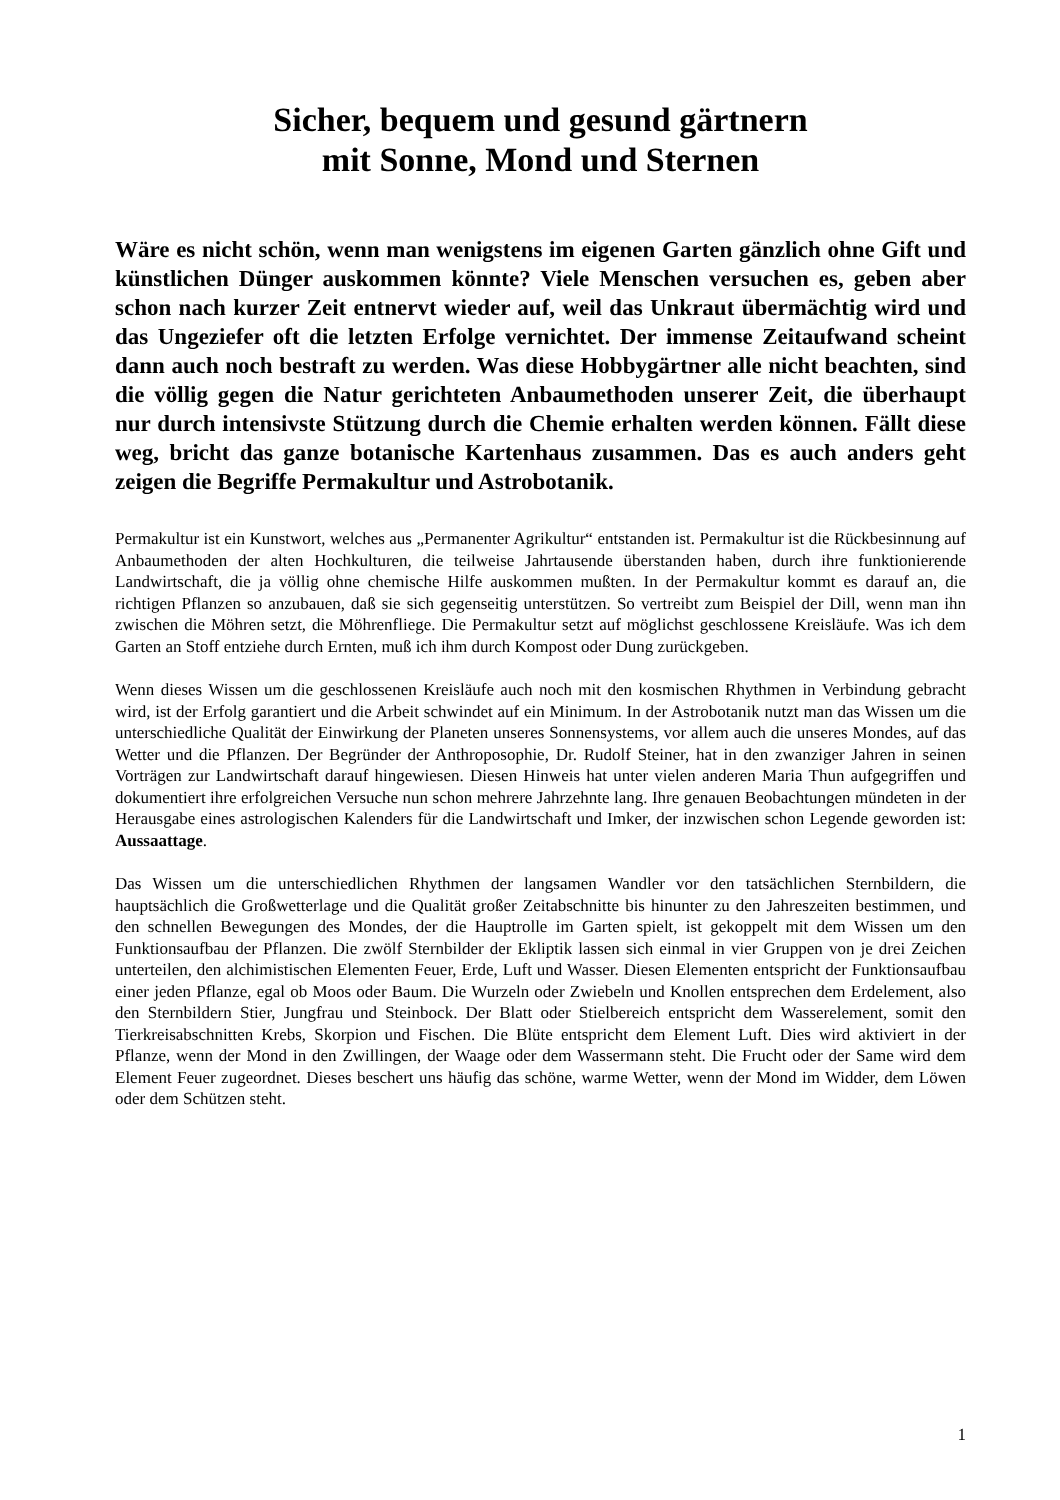Sicher, bequem und gesund gärtnern
mit Sonne, Mond und Sternen
Wäre es nicht schön, wenn man wenigstens im eigenen Garten gänzlich ohne Gift und künstlichen Dünger auskommen könnte? Viele Menschen versuchen es, geben aber schon nach kurzer Zeit entnervt wieder auf, weil das Unkraut übermächtig wird und das Ungeziefer oft die letzten Erfolge vernichtet. Der immense Zeitaufwand scheint dann auch noch bestraft zu werden. Was diese Hobbygärtner alle nicht beachten, sind die völlig gegen die Natur gerichteten Anbaumethoden unserer Zeit, die überhaupt nur durch intensivste Stützung durch die Chemie erhalten werden können. Fällt diese weg, bricht das ganze botanische Kartenhaus zusammen. Das es auch anders geht zeigen die Begriffe Permakultur und Astrobotanik.
Permakultur ist ein Kunstwort, welches aus „Permanenter Agrikultur“ entstanden ist. Permakultur ist die Rückbesinnung auf Anbaumethoden der alten Hochkulturen, die teilweise Jahrtausende überstanden haben, durch ihre funktionierende Landwirtschaft, die ja völlig ohne chemische Hilfe auskommen mußten. In der Permakultur kommt es darauf an, die richtigen Pflanzen so anzubauen, daß sie sich gegenseitig unterstützen. So vertreibt zum Beispiel der Dill, wenn man ihn zwischen die Möhren setzt, die Möhrenfliege. Die Permakultur setzt auf möglichst geschlossene Kreisläufe. Was ich dem Garten an Stoff entziehe durch Ernten, muß ich ihm durch Kompost oder Dung zurückgeben.
Wenn dieses Wissen um die geschlossenen Kreisläufe auch noch mit den kosmischen Rhythmen in Verbindung gebracht wird, ist der Erfolg garantiert und die Arbeit schwindet auf ein Minimum. In der Astrobotanik nutzt man das Wissen um die unterschiedliche Qualität der Einwirkung der Planeten unseres Sonnensystems, vor allem auch die unseres Mondes, auf das Wetter und die Pflanzen. Der Begründer der Anthroposophie, Dr. Rudolf Steiner, hat in den zwanziger Jahren in seinen Vorträgen zur Landwirtschaft darauf hingewiesen. Diesen Hinweis hat unter vielen anderen Maria Thun aufgegriffen und dokumentiert ihre erfolgreichen Versuche nun schon mehrere Jahrzehnte lang. Ihre genauen Beobachtungen mündeten in der Herausgabe eines astrologischen Kalenders für die Landwirtschaft und Imker, der inzwischen schon Legende geworden ist: Aussaattage.
Das Wissen um die unterschiedlichen Rhythmen der langsamen Wandler vor den tatsächlichen Sternbildern, die hauptsächlich die Großwetterlage und die Qualität großer Zeitabschnitte bis hinunter zu den Jahreszeiten bestimmen, und den schnellen Bewegungen des Mondes, der die Hauptrolle im Garten spielt, ist gekoppelt mit dem Wissen um den Funktionsaufbau der Pflanzen. Die zwölf Sternbilder der Ekliptik lassen sich einmal in vier Gruppen von je drei Zeichen unterteilen, den alchimistischen Elementen Feuer, Erde, Luft und Wasser. Diesen Elementen entspricht der Funktionsaufbau einer jeden Pflanze, egal ob Moos oder Baum. Die Wurzeln oder Zwiebeln und Knollen entsprechen dem Erdelement, also den Sternbildern Stier, Jungfrau und Steinbock. Der Blatt oder Stielbereich entspricht dem Wasserelement, somit den Tierkreisabschnitten Krebs, Skorpion und Fischen. Die Blüte entspricht dem Element Luft. Dies wird aktiviert in der Pflanze, wenn der Mond in den Zwillingen, der Waage oder dem Wassermann steht. Die Frucht oder der Same wird dem Element Feuer zugeordnet. Dieses beschert uns häufig das schöne, warme Wetter, wenn der Mond im Widder, dem Löwen oder dem Schützen steht.
1